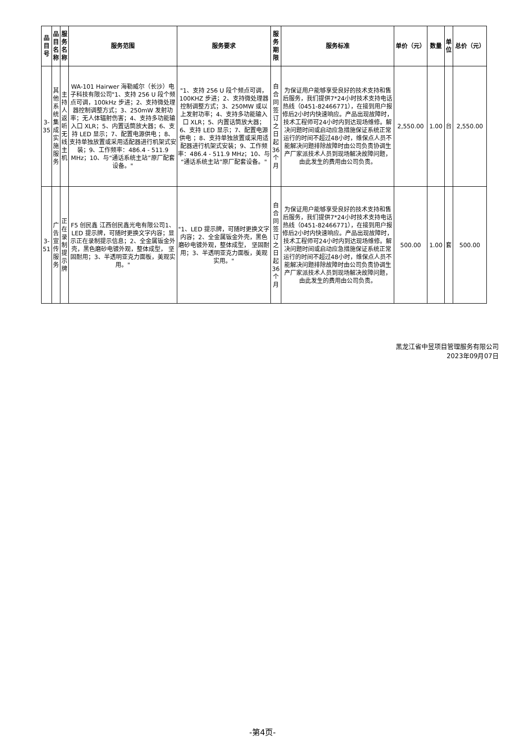| 品目号 | 品目名称 | 服务名称 | 服务范围 | 服务要求 | 服务期限 | 服务标准 | 单价（元） | 数量 | 单位 | 总价（元） |
| --- | --- | --- | --- | --- | --- | --- | --- | --- | --- | --- |
| 3-35 | 其他系统集成实施服务 | 主持人返听无线主机 | WA-101 Hairwer 海勒威尔（长沙）电子科技有限公司"1、支持 256 U 段个频点可调，100kHz 步进；2、支持微处理器控制调整方式；3、250mW 发射功率；无人体辐射伤害；4、支持多功能输入口 XLR；5、内置话筒放大器；6、支持 LED 显示；7、配置电源供电 ；8、支持单独放置或采用适配器进行机架式安装；9、工作频率：486.4 - 511.9 MHz；10、与“通话系统主站”原厂配套设备。" | "1、支持 256 U 段个频点可调，100KHZ 步进；2、支持微处理器控制调整方式；3、250MW 或以上发射功率；4、支持多功能输入口 XLR；5、内置话筒放大器；6、支持 LED 显示；7、配置电源供电 ；8、支持单独放置或采用适配器进行机架式安装；9、工作频率：486.4 - 511.9 MHz；10、与“通话系统主站”原厂配套设备。" | 自合同签订之日起36个月 | 为保证用户能够享受良好的技术支持和售后服务，我们提供7*24小时技术支持电话热线（0451-82466771），在接到用户报修后2小时内快速响应。产品出现故障时，技术工程师可24小时内到达现场维修。解决问题时间或启动应急措施保证系统正常运行的时间不超过48小时，维保点人员不能解决问题排除故障时由公司负责协调生产厂家派技术人员到现场解决故障问题，由此发生的费用由公司负责。 | 2,550.00 | 1.00 | 台 | 2,550.00 |
| 3-51 | 广告宣传服务 | 正在录制提示牌 | F5 创民鑫 江西创民鑫光电有限公司1、LED 提示牌，可随时更换文字内容；显示正在录制提示信息；2、全金属钣金外壳，黑色磨砂电镀外观，整体成型， 坚固耐用；3、半透明亚克力面板，美观实用。" | "1、LED 提示牌，可随时更换文字内容；2、全金属钣金外壳，黑色磨砂电镀外观，整体成型， 坚固耐用；3、半透明亚克力面板，美观实用。" | 自合同签订之日起36个月 | 为保证用户能够享受良好的技术支持和售后服务，我们提供7*24小时技术支持电话热线（0451-82466771），在接到用户报修后2小时内快速响应。产品出现故障时，技术工程师可24小时内到达现场维修。解决问题时间或启动应急措施保证系统正常运行的时间不超过48小时，维保点人员不能解决问题排除故障时由公司负责协调生产厂家派技术人员到现场解决故障问题，由此发生的费用由公司负责。 | 500.00 | 1.00 | 套 | 500.00 |
黑龙江省中昱项目管理服务有限公司
2023年09月07日
-第4页-